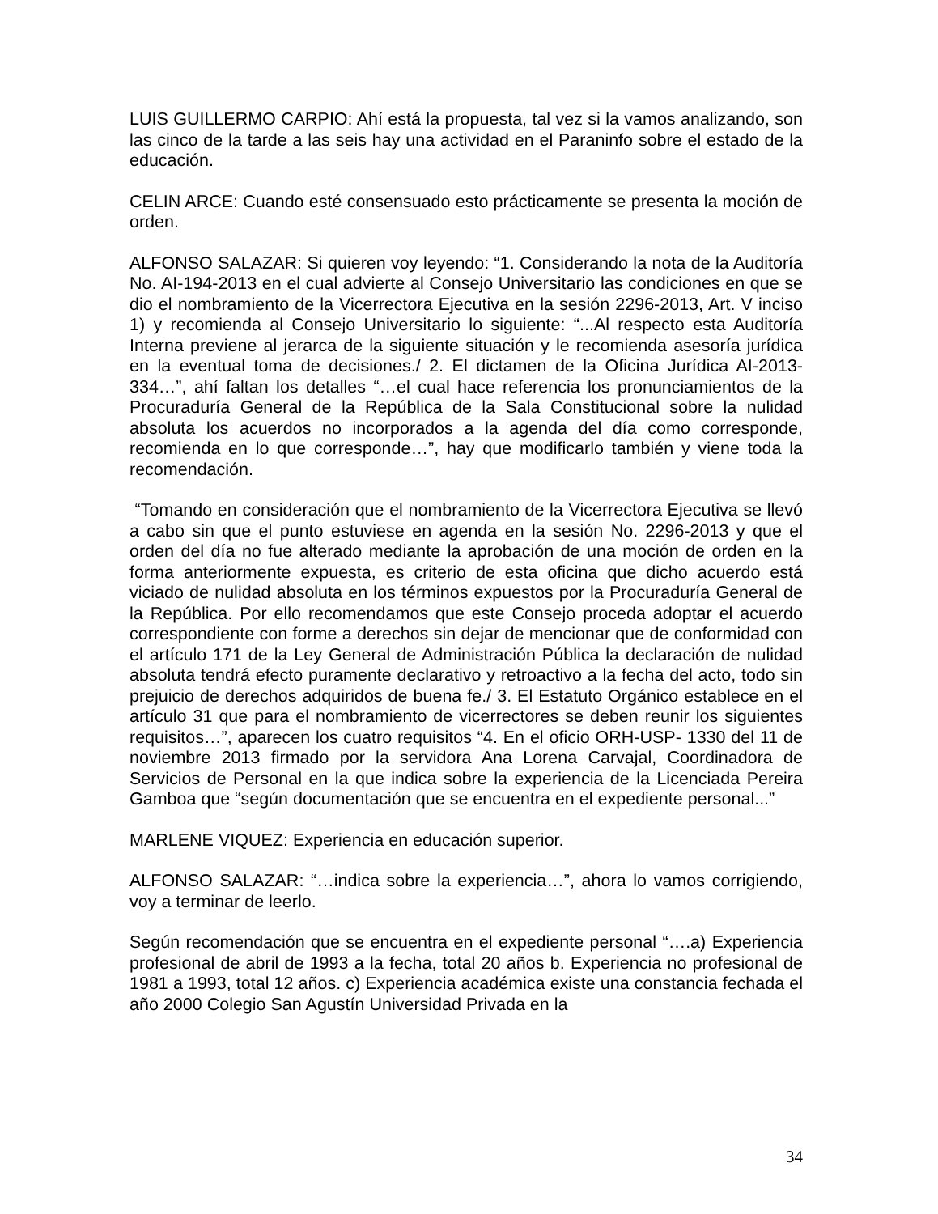LUIS GUILLERMO CARPIO: Ahí está la propuesta, tal vez si la vamos analizando, son las cinco de la tarde a las seis hay una actividad en el Paraninfo sobre el estado de la educación.
CELIN ARCE: Cuando esté consensuado esto prácticamente se presenta la moción de orden.
ALFONSO SALAZAR: Si quieren voy leyendo: “1. Considerando la nota de la Auditoría No. AI-194-2013 en el cual advierte al Consejo Universitario las condiciones en que se dio el nombramiento de la Vicerrectora Ejecutiva en la sesión 2296-2013, Art. V inciso 1) y recomienda al Consejo Universitario lo siguiente: “...Al respecto esta Auditoría Interna previene al jerarca de la siguiente situación y le recomienda asesoría jurídica en la eventual toma de decisiones./ 2. El dictamen de la Oficina Jurídica AI-2013-334…”, ahí faltan los detalles “…el cual hace referencia los pronunciamientos de la Procuraduría General de la República de la Sala Constitucional sobre la nulidad absoluta los acuerdos no incorporados a la agenda del día como corresponde, recomienda en lo que corresponde…”, hay que modificarlo también y viene toda la recomendación.
“Tomando en consideración que el nombramiento de la Vicerrectora Ejecutiva se llevó a cabo sin que el punto estuviese en agenda en la sesión No. 2296-2013 y que el orden del día no fue alterado mediante la aprobación de una moción de orden en la forma anteriormente expuesta, es criterio de esta oficina que dicho acuerdo está viciado de nulidad absoluta en los términos expuestos por la Procuraduría General de la República. Por ello recomendamos que este Consejo proceda adoptar el acuerdo correspondiente con forme a derechos sin dejar de mencionar que de conformidad con el artículo 171 de la Ley General de Administración Pública la declaración de nulidad absoluta tendrá efecto puramente declarativo y retroactivo a la fecha del acto, todo sin prejuicio de derechos adquiridos de buena fe./ 3. El Estatuto Orgánico establece en el artículo 31 que para el nombramiento de vicerrectores se deben reunir los siguientes requisitos…”, aparecen los cuatro requisitos “4. En el oficio ORH-USP- 1330 del 11 de noviembre 2013 firmado por la servidora Ana Lorena Carvajal, Coordinadora de Servicios de Personal en la que indica sobre la experiencia de la Licenciada Pereira Gamboa que “según documentación que se encuentra en el expediente personal...”
MARLENE VIQUEZ: Experiencia en educación superior.
ALFONSO SALAZAR: “…indica sobre la experiencia…”, ahora lo vamos corrigiendo, voy a terminar de leerlo.
Según recomendación que se encuentra en el expediente personal “….a) Experiencia profesional de abril de 1993 a la fecha, total 20 años b. Experiencia no profesional de 1981 a 1993, total 12 años. c) Experiencia académica existe una constancia fechada el año 2000 Colegio San Agustín Universidad Privada en la
34